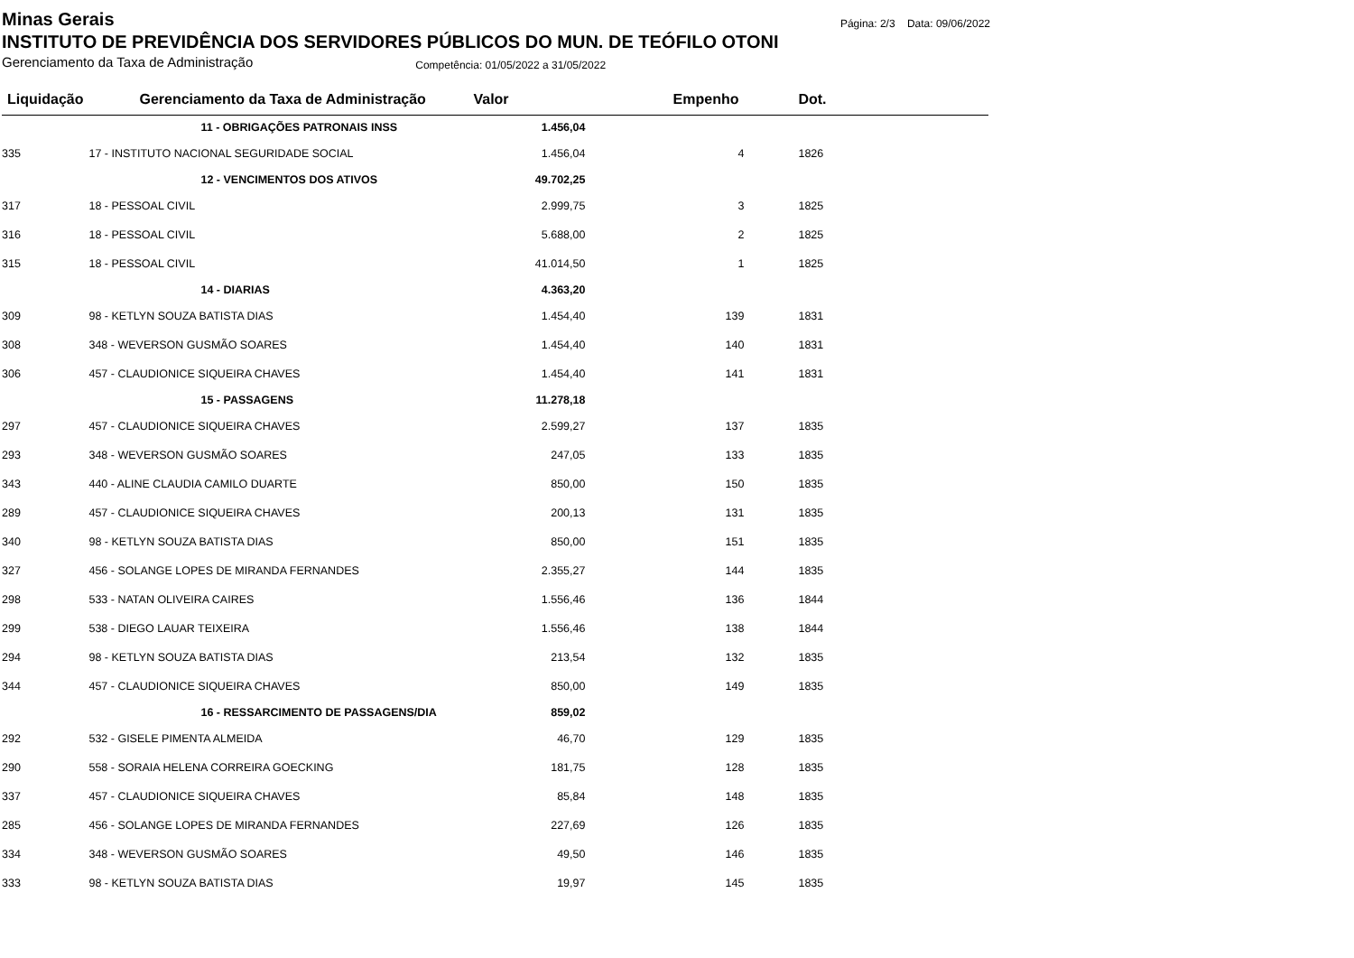Minas Gerais
Página: 2/3 Data: 09/06/2022
INSTITUTO DE PREVIDÊNCIA DOS SERVIDORES PÚBLICOS DO MUN. DE TEÓFILO OTONI
Gerenciamento da Taxa de Administração Competência: 01/05/2022 a 31/05/2022
| Liquidação | Gerenciamento da Taxa de Administração | Valor | Empenho | Dot. | |
| --- | --- | --- | --- | --- | --- |
| | 11 - OBRIGAÇÕES PATRONAIS INSS | 1.456,04 | | | |
| 335 | 17 - INSTITUTO NACIONAL SEGURIDADE SOCIAL | 1.456,04 | 4 | 1826 | |
| | 12 - VENCIMENTOS DOS ATIVOS | 49.702,25 | | | |
| 317 | 18 - PESSOAL CIVIL | 2.999,75 | 3 | 1825 | |
| 316 | 18 - PESSOAL CIVIL | 5.688,00 | 2 | 1825 | |
| 315 | 18 - PESSOAL CIVIL | 41.014,50 | 1 | 1825 | |
| | 14 - DIARIAS | 4.363,20 | | | |
| 309 | 98 - KETLYN SOUZA BATISTA DIAS | 1.454,40 | 139 | 1831 | |
| 308 | 348 - WEVERSON GUSMÃO SOARES | 1.454,40 | 140 | 1831 | |
| 306 | 457 - CLAUDIONICE SIQUEIRA CHAVES | 1.454,40 | 141 | 1831 | |
| | 15 - PASSAGENS | 11.278,18 | | | |
| 297 | 457 - CLAUDIONICE SIQUEIRA CHAVES | 2.599,27 | 137 | 1835 | |
| 293 | 348 - WEVERSON GUSMÃO SOARES | 247,05 | 133 | 1835 | |
| 343 | 440 - ALINE CLAUDIA CAMILO DUARTE | 850,00 | 150 | 1835 | |
| 289 | 457 - CLAUDIONICE SIQUEIRA CHAVES | 200,13 | 131 | 1835 | |
| 340 | 98 - KETLYN SOUZA BATISTA DIAS | 850,00 | 151 | 1835 | |
| 327 | 456 - SOLANGE LOPES DE MIRANDA FERNANDES | 2.355,27 | 144 | 1835 | |
| 298 | 533 - NATAN OLIVEIRA CAIRES | 1.556,46 | 136 | 1844 | |
| 299 | 538 - DIEGO LAUAR TEIXEIRA | 1.556,46 | 138 | 1844 | |
| 294 | 98 - KETLYN SOUZA BATISTA DIAS | 213,54 | 132 | 1835 | |
| 344 | 457 - CLAUDIONICE SIQUEIRA CHAVES | 850,00 | 149 | 1835 | |
| | 16 - RESSARCIMENTO DE PASSAGENS/DIA | 859,02 | | | |
| 292 | 532 - GISELE PIMENTA ALMEIDA | 46,70 | 129 | 1835 | |
| 290 | 558 - SORAIA HELENA CORREIRA GOECKING | 181,75 | 128 | 1835 | |
| 337 | 457 - CLAUDIONICE SIQUEIRA CHAVES | 85,84 | 148 | 1835 | |
| 285 | 456 - SOLANGE LOPES DE MIRANDA FERNANDES | 227,69 | 126 | 1835 | |
| 334 | 348 - WEVERSON GUSMÃO SOARES | 49,50 | 146 | 1835 | |
| 333 | 98 - KETLYN SOUZA BATISTA DIAS | 19,97 | 145 | 1835 | |